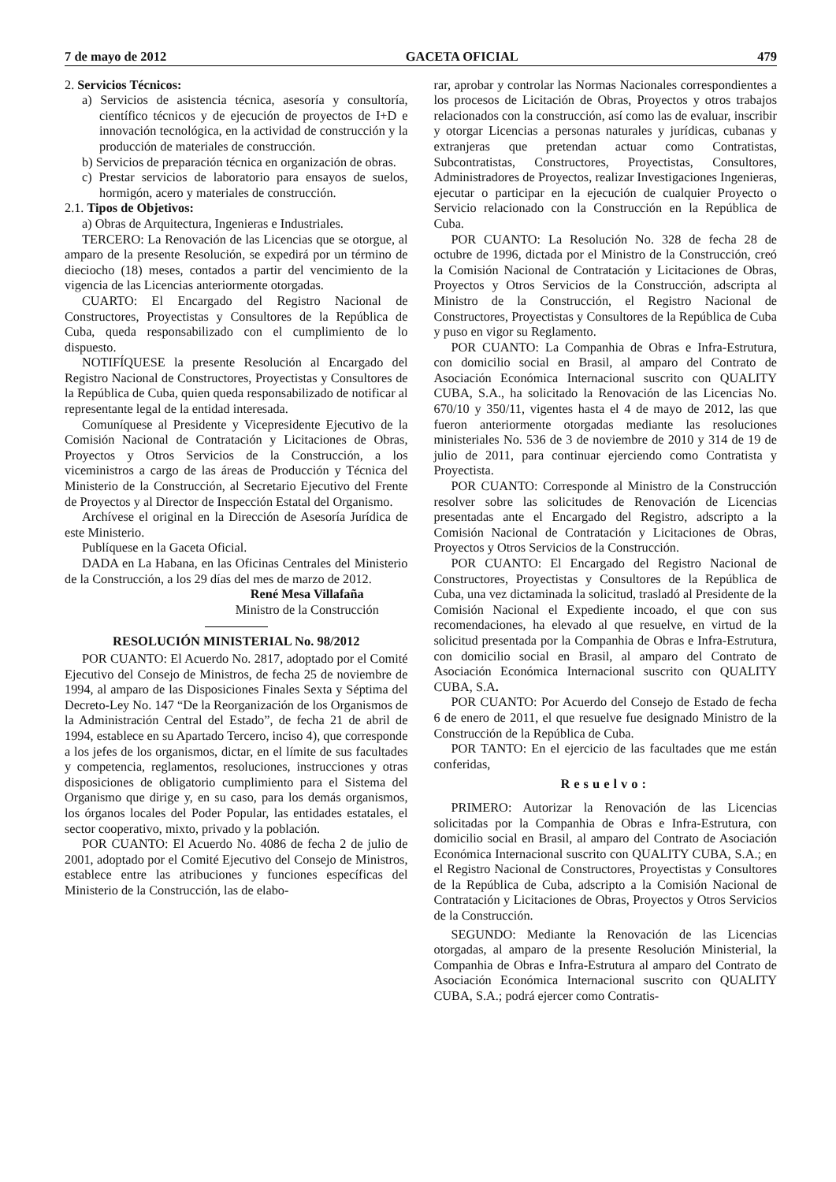7 de mayo de 2012 GACETA OFICIAL 479
2. Servicios Técnicos:
a) Servicios de asistencia técnica, asesoría y consultoría, científico técnicos y de ejecución de proyectos de I+D e innovación tecnológica, en la actividad de construcción y la producción de materiales de construcción.
b) Servicios de preparación técnica en organización de obras.
c) Prestar servicios de laboratorio para ensayos de suelos, hormigón, acero y materiales de construcción.
2.1. Tipos de Objetivos:
a) Obras de Arquitectura, Ingenieras e Industriales.
TERCERO: La Renovación de las Licencias que se otorgue, al amparo de la presente Resolución, se expedirá por un término de dieciocho (18) meses, contados a partir del vencimiento de la vigencia de las Licencias anteriormente otorgadas.
CUARTO: El Encargado del Registro Nacional de Constructores, Proyectistas y Consultores de la República de Cuba, queda responsabilizado con el cumplimiento de lo dispuesto.
NOTIFÍQUESE la presente Resolución al Encargado del Registro Nacional de Constructores, Proyectistas y Consultores de la República de Cuba, quien queda responsabilizado de notificar al representante legal de la entidad interesada.
Comuníquese al Presidente y Vicepresidente Ejecutivo de la Comisión Nacional de Contratación y Licitaciones de Obras, Proyectos y Otros Servicios de la Construcción, a los viceministros a cargo de las áreas de Producción y Técnica del Ministerio de la Construcción, al Secretario Ejecutivo del Frente de Proyectos y al Director de Inspección Estatal del Organismo.
Archívese el original en la Dirección de Asesoría Jurídica de este Ministerio.
Publíquese en la Gaceta Oficial.
DADA en La Habana, en las Oficinas Centrales del Ministerio de la Construcción, a los 29 días del mes de marzo de 2012.
René Mesa Villafaña
Ministro de la Construcción
RESOLUCIÓN MINISTERIAL No. 98/2012
POR CUANTO: El Acuerdo No. 2817, adoptado por el Comité Ejecutivo del Consejo de Ministros, de fecha 25 de noviembre de 1994, al amparo de las Disposiciones Finales Sexta y Séptima del Decreto-Ley No. 147 “De la Reorganización de los Organismos de la Administración Central del Estado”, de fecha 21 de abril de 1994, establece en su Apartado Tercero, inciso 4), que corresponde a los jefes de los organismos, dictar, en el límite de sus facultades y competencia, reglamentos, resoluciones, instrucciones y otras disposiciones de obligatorio cumplimiento para el Sistema del Organismo que dirige y, en su caso, para los demás organismos, los órganos locales del Poder Popular, las entidades estatales, el sector cooperativo, mixto, privado y la población.
POR CUANTO: El Acuerdo No. 4086 de fecha 2 de julio de 2001, adoptado por el Comité Ejecutivo del Consejo de Ministros, establece entre las atribuciones y funciones específicas del Ministerio de la Construcción, las de elabo-
rar, aprobar y controlar las Normas Nacionales correspondientes a los procesos de Licitación de Obras, Proyectos y otros trabajos relacionados con la construcción, así como las de evaluar, inscribir y otorgar Licencias a personas naturales y jurídicas, cubanas y extranjeras que pretendan actuar como Contratistas, Subcontratistas, Constructores, Proyectistas, Consultores, Administradores de Proyectos, realizar Investigaciones Ingenieras, ejecutar o participar en la ejecución de cualquier Proyecto o Servicio relacionado con la Construcción en la República de Cuba.
POR CUANTO: La Resolución No. 328 de fecha 28 de octubre de 1996, dictada por el Ministro de la Construcción, creó la Comisión Nacional de Contratación y Licitaciones de Obras, Proyectos y Otros Servicios de la Construcción, adscripta al Ministro de la Construcción, el Registro Nacional de Constructores, Proyectistas y Consultores de la República de Cuba y puso en vigor su Reglamento.
POR CUANTO: La Companhia de Obras e Infra-Estrutura, con domicilio social en Brasil, al amparo del Contrato de Asociación Económica Internacional suscrito con QUALITY CUBA, S.A., ha solicitado la Renovación de las Licencias No. 670/10 y 350/11, vigentes hasta el 4 de mayo de 2012, las que fueron anteriormente otorgadas mediante las resoluciones ministeriales No. 536 de 3 de noviembre de 2010 y 314 de 19 de julio de 2011, para continuar ejerciendo como Contratista y Proyectista.
POR CUANTO: Corresponde al Ministro de la Construcción resolver sobre las solicitudes de Renovación de Licencias presentadas ante el Encargado del Registro, adscripto a la Comisión Nacional de Contratación y Licitaciones de Obras, Proyectos y Otros Servicios de la Construcción.
POR CUANTO: El Encargado del Registro Nacional de Constructores, Proyectistas y Consultores de la República de Cuba, una vez dictaminada la solicitud, trasladó al Presidente de la Comisión Nacional el Expediente incoado, el que con sus recomendaciones, ha elevado al que resuelve, en virtud de la solicitud presentada por la Companhia de Obras e Infra-Estrutura, con domicilio social en Brasil, al amparo del Contrato de Asociación Económica Internacional suscrito con QUALITY CUBA, S.A.
POR CUANTO: Por Acuerdo del Consejo de Estado de fecha 6 de enero de 2011, el que resuelve fue designado Ministro de la Construcción de la República de Cuba.
POR TANTO: En el ejercicio de las facultades que me están conferidas,
Resuelvo:
PRIMERO: Autorizar la Renovación de las Licencias solicitadas por la Companhia de Obras e Infra-Estrutura, con domicilio social en Brasil, al amparo del Contrato de Asociación Económica Internacional suscrito con QUALITY CUBA, S.A.; en el Registro Nacional de Constructores, Proyectistas y Consultores de la República de Cuba, adscripto a la Comisión Nacional de Contratación y Licitaciones de Obras, Proyectos y Otros Servicios de la Construcción.
SEGUNDO: Mediante la Renovación de las Licencias otorgadas, al amparo de la presente Resolución Ministerial, la Companhia de Obras e Infra-Estrutura al amparo del Contrato de Asociación Económica Internacional suscrito con QUALITY CUBA, S.A.; podrá ejercer como Contratis-